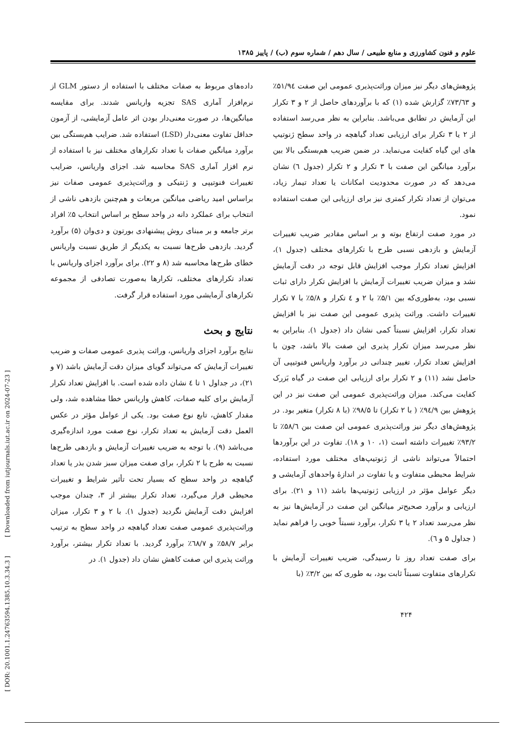علوم و فنون کشاورزی و منابع طبیعی / سال دهم / شماره سوم (ب) / پاییز ۱۳۸۵
داده‌های مربوط به صفات مختلف با استفاده از دستور GLM از نرم‌افزار آماری SAS تجزیه واریانس شدند. برای مقایسه میانگین‌ها، در صورت معنی‌دار بودن اثر عامل آزمایشی، از آزمون حداقل تفاوت معنی‌دار (LSD) استفاده شد. ضرایب هم‌بستگی بین برآورد میانگین صفات با تعداد تکرارهای مختلف نیز با استفاده از نرم افزار آماری SAS محاسبه شد. اجزای واریانس، ضرایب تغییرات فنوتیپی و ژنتیکی و وراثت‌پذیری عمومی صفات نیز براساس امید ریاضی میانگین مربعات و هم‌چنین بازدهی ناشی از انتخاب برای عملکرد دانه در واحد سطح بر اساس انتخاب ۵٪ افراد برتر جامعه و بر مبنای روش پیشنهادی بورتون و دی‌وان (۵) برآورد گردید. بازدهی طرح‌ها نسبت به یکدیگر از طریق نسبت واریانس خطای طرح‌ها محاسبه شد (۸ و ۲۲). برای برآورد اجزای واریانس با تعداد تکرارهای مختلف، تکرارها به‌صورت تصادفی از مجموعه تکرارهای آزمایشی مورد استفاده قرار گرفت.
نتایج و بحث
نتایج برآورد اجزای واریانس، وراثت پذیری عمومی صفات و ضریب تغییرات آزمایش که می‌تواند گویای میزان دقت آزمایش باشد (۷ و ۲۱)، در جداول ۱ تا ٤ نشان داده شده است. با افزایش تعداد تکرار آزمایش برای کلیه صفات، کاهش واریانس خطا مشاهده شد، ولی مقدار کاهش، تابع نوع صفت بود. یکی از عوامل مؤثر در عکس العمل دقت آزمایش به تعداد تکرار، نوع صفت مورد اندازه‌گیری می‌باشد (۹). با توجه به ضریب تغییرات آزمایش و بازدهی طرح‌ها نسبت به طرح با ۲ تکرار، برای صفت میزان سبز شدن بذر یا تعداد گیاهچه در واحد سطح که بسیار تحت تأثیر شرایط و تغییرات محیطی قرار می‌گیرد، تعداد تکرار بیشتر از ۳، چندان موجب افزایش دقت آزمایش نگردید (جدول ۱). با ۲ و ۳ تکرار، میزان وراثت‌پذیری عمومی صفت تعداد گیاهچه در واحد سطح به ترتیب برابر ۵۸/۷٪ و ٦۸/۷٪ برآورد گردید. با تعداد تکرار بیشتر، برآورد وراثت پذیری این صفت کاهش نشان داد (جدول ۱). در
پژوهش‌های دیگر نیز میزان وراثت‌پذیری عمومی این صفت ۵۱/۹٤٪ و ۷۳/٦۳٪ گزارش شده (۱) که با برآوردهای حاصل از ۲ و ۳ تکرار این آزمایش در تطابق می‌باشد. بنابراین به نظر می‌رسد استفاده از ۲ یا ۳ تکرار برای ارزیابی تعداد گیاهچه در واحد سطح ژنوتیپ های این گیاه کفایت می‌نماید. در ضمن ضریب هم‌بستگی بالا بین برآورد میانگین این صفت با ۳ تکرار و ۲ تکرار (جدول ٦) نشان می‌دهد که در صورت محدودیت امکانات یا تعداد تیمار زیاد، می‌توان از تعداد تکرار کمتری نیز برای ارزیابی این صفت استفاده نمود.
در مورد صفت ارتفاع بوته و بر اساس مقادیر ضریب تغییرات آزمایش و بازدهی نسبی طرح با تکرارهای مختلف (جدول ۱)، افزایش تعداد تکرار موجب افزایش قابل توجه در دقت آزمایش نشد و میزان ضریب تغییرات آزمایش با افزایش تکرار دارای ثبات نسبی بود، به‌طوری‌که بین ۵/۱٪ با ۲ و ٤ تکرار و ۵/۸٪ با ۷ تکرار تغییرات داشت. وراثت پذیری عمومی این صفت نیز با افزایش تعداد تکرار، افزایش نسبتاً کمی نشان داد (جدول ۱). بنابراین به نظر می‌رسد میزان تکرار پذیری این صفت بالا باشد، چون با افزایش تعداد تکرار، تغییر چندانی در برآورد واریانس فنوتیپی آن حاصل نشد (۱۱) و ۲ تکرار برای ارزیابی این صفت در گیاه بَزرک کفایت می‌کند. میزان وراثت‌پذیری عمومی این صفت نیز در این پژوهش بین ۹٤/۹٪ ( با ۲ تکرار) تا ۹۸/۵٪ (با ۸ تکرار) متغیر بود. در پژوهش‌های دیگر نیز وراثت‌پذیری عمومی این صفت بین ۵۸/٦٪ تا ۹۳/۲٪ تغییرات داشته است (۱، ۱۰ و ۱۸). تفاوت در این برآوردها احتمالاً می‌تواند ناشی از ژنوتیپ‌های مختلف مورد استفاده، شرایط محیطی متفاوت و یا تفاوت در اندازهٔ واحدهای آزمایشی و دیگر عوامل مؤثر در ارزیابی ژنوتیپ‌ها باشد (۱۱ و ۲۱). برای ارزیابی و برآورد صحیح‌تر میانگین این صفت در آزمایش‌ها نیز به نظر می‌رسد تعداد ۲ یا ۳ تکرار، برآورد نسبتاً خوبی را فراهم نماید ( جداول ۵ و ٦).
برای صفت تعداد روز تا رسیدگی، ضریب تغییرات آزمایش با تکرارهای متفاوت نسبتاً ثابت بود، به طوری که بین ۳/۲٪ (با
۴۲۴
[ DOR: 20.1001.1.24763594.1385.10.3.34.3 ] [ Downloaded from iutjournals.iut.ac.ir on 2024-07-23 ]